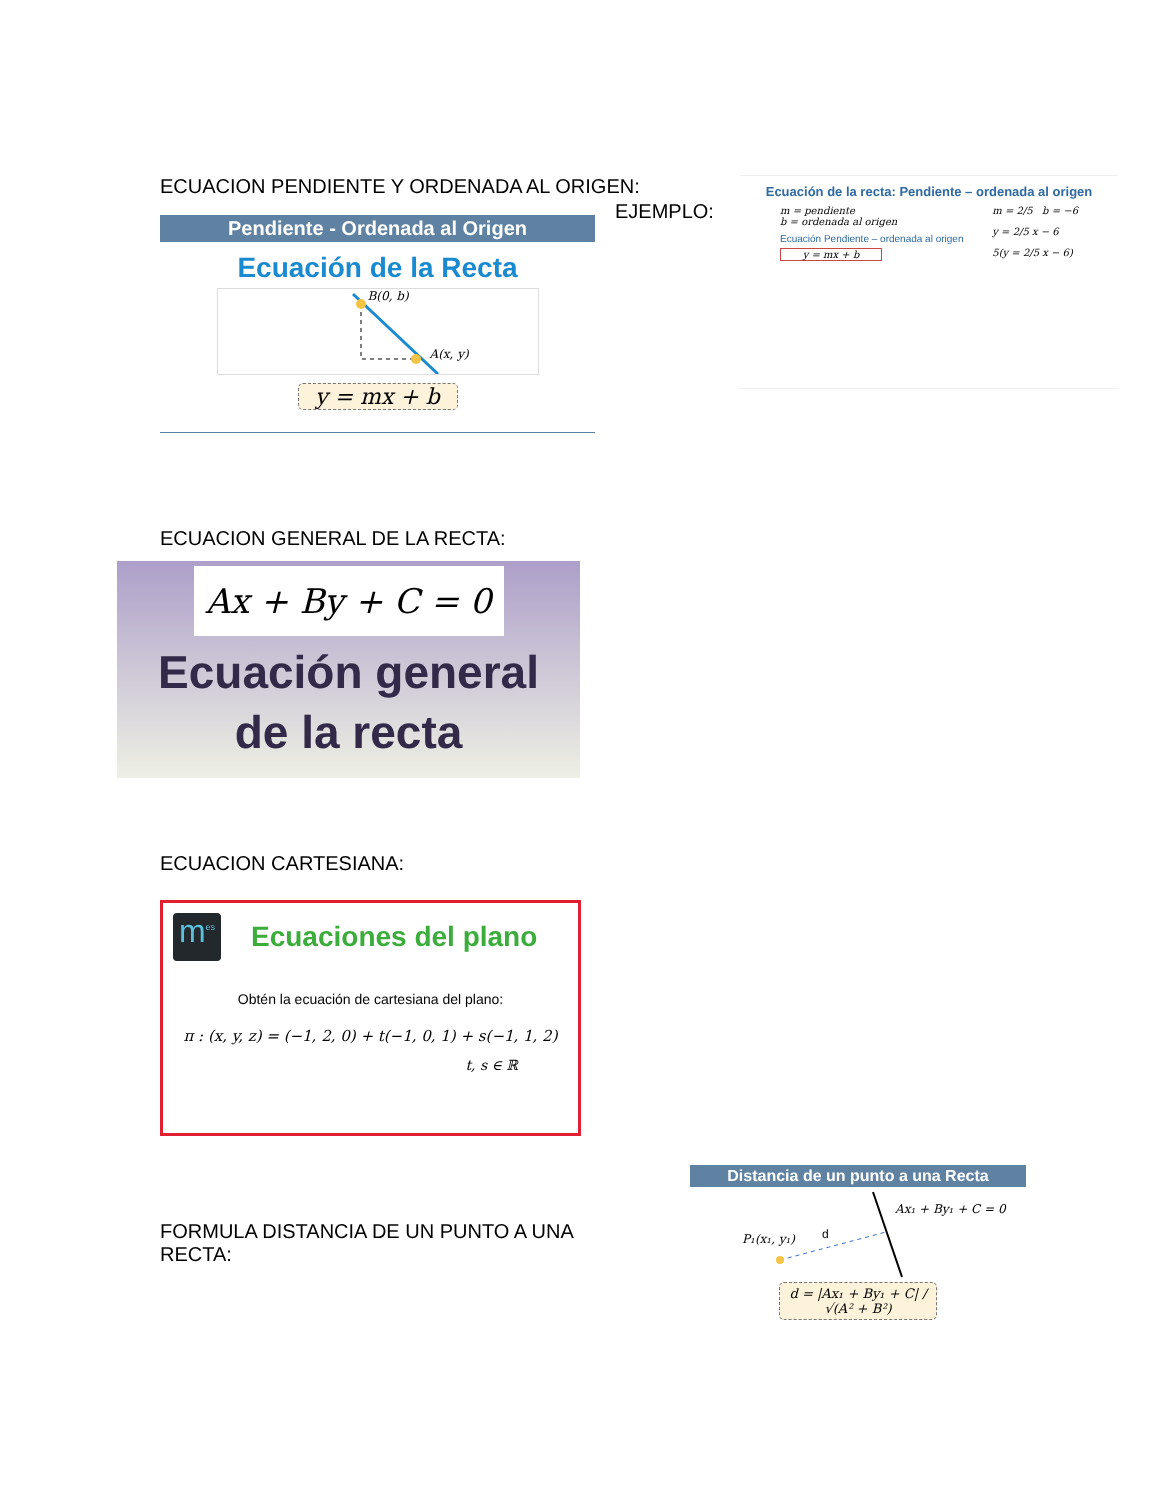ECUACION PENDIENTE Y ORDENADA AL ORIGEN:
EJEMPLO:
Pendiente - Ordenada al Origen
Ecuación de la Recta
B(0, b)
A(x, y)
y = mx + b
Ecuación de la recta: Pendiente – ordenada al origen
m = pendiente
b = ordenada al origen
Ecuación Pendiente – ordenada al origen
y = mx + b
m = 2/5 b = −6
y = 2/5 x − 6
5(y = 2/5 x − 6)
ECUACION GENERAL DE LA RECTA:
Ax + By + C = 0
Ecuación general
de la recta
ECUACION CARTESIANA:
m<sup>es</sup>
Ecuaciones del plano
Obtén la ecuación de cartesiana del plano:
π : (x, y, z) = (−1, 2, 0) + t(−1, 0, 1) + s(−1, 1, 2)
t, s ∈ ℝ
FORMULA DISTANCIA DE UN PUNTO A UNA
RECTA:
Distancia de un punto a una Recta
Ax₁ + By₁ + C = 0
P₁(x₁, y₁) d
d = |Ax₁ + By₁ + C| / √(A² + B²)